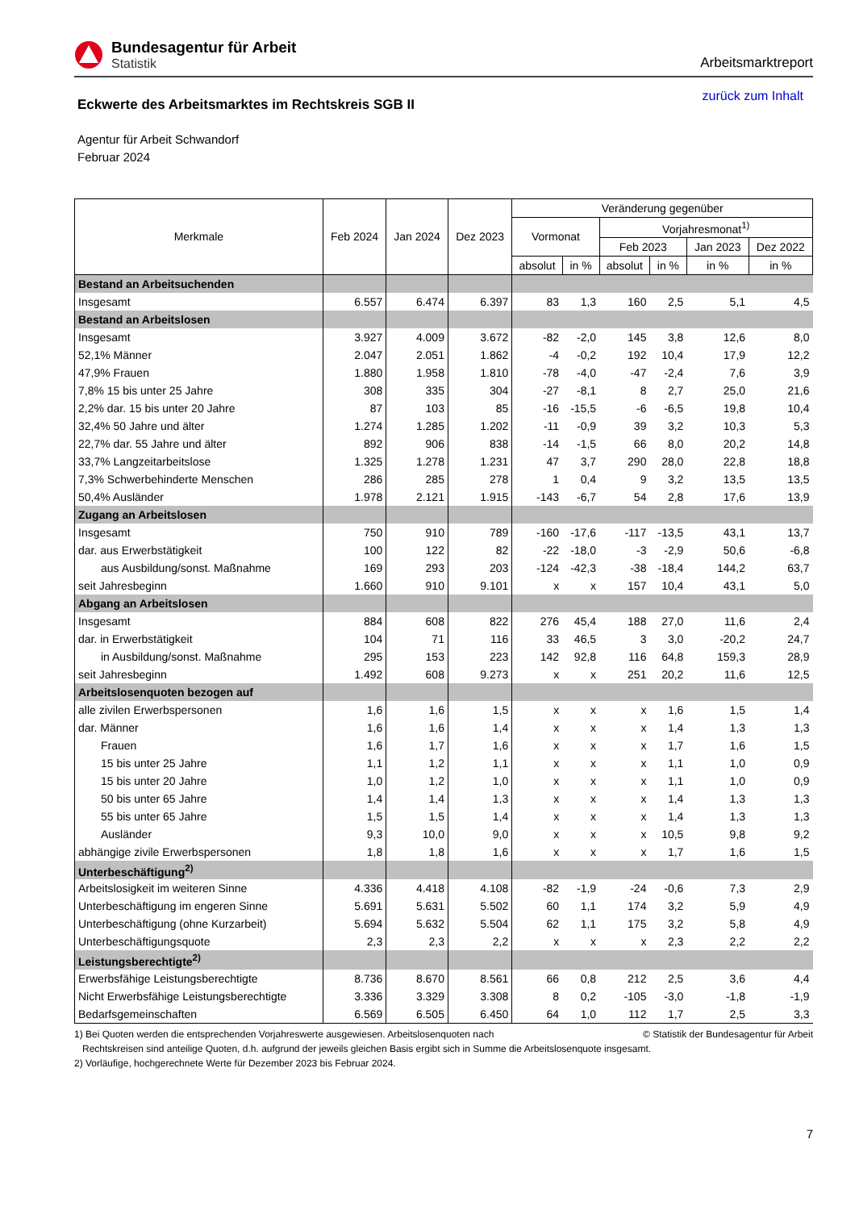Bundesagentur für Arbeit
Statistik
Arbeitsmarktreport
Eckwerte des Arbeitsmarktes im Rechtskreis SGB II
zurück zum Inhalt
Agentur für Arbeit Schwandorf
Februar 2024
| Merkmale | Feb 2024 | Jan 2024 | Dez 2023 | Veränderung gegenüber | | | | | |
| --- | --- | --- | --- | --- | --- | --- | --- | --- | --- |
| | | | | Vormonat | | Vorjahresmonat<sup>1)</sup> | | | |
| | | | | | | Feb 2023 | | Jan 2023 | Dez 2022 |
| | | | | absolut | in % | absolut | in % | in % | in % |
| Bestand an Arbeitsuchenden | | | | | | | | | |
| Insgesamt | 6.557 | 6.474 | 6.397 | 83 | 1,3 | 160 | 2,5 | 5,1 | 4,5 |
| Bestand an Arbeitslosen | | | | | | | | | |
| Insgesamt | 3.927 | 4.009 | 3.672 | -82 | -2,0 | 145 | 3,8 | 12,6 | 8,0 |
| 52,1% Männer | 2.047 | 2.051 | 1.862 | -4 | -0,2 | 192 | 10,4 | 17,9 | 12,2 |
| 47,9% Frauen | 1.880 | 1.958 | 1.810 | -78 | -4,0 | -47 | -2,4 | 7,6 | 3,9 |
| 7,8% 15 bis unter 25 Jahre | 308 | 335 | 304 | -27 | -8,1 | 8 | 2,7 | 25,0 | 21,6 |
| 2,2% dar. 15 bis unter 20 Jahre | 87 | 103 | 85 | -16 | -15,5 | -6 | -6,5 | 19,8 | 10,4 |
| 32,4% 50 Jahre und älter | 1.274 | 1.285 | 1.202 | -11 | -0,9 | 39 | 3,2 | 10,3 | 5,3 |
| 22,7% dar. 55 Jahre und älter | 892 | 906 | 838 | -14 | -1,5 | 66 | 8,0 | 20,2 | 14,8 |
| 33,7% Langzeitarbeitslose | 1.325 | 1.278 | 1.231 | 47 | 3,7 | 290 | 28,0 | 22,8 | 18,8 |
| 7,3% Schwerbehinderte Menschen | 286 | 285 | 278 | 1 | 0,4 | 9 | 3,2 | 13,5 | 13,5 |
| 50,4% Ausländer | 1.978 | 2.121 | 1.915 | -143 | -6,7 | 54 | 2,8 | 17,6 | 13,9 |
| Zugang an Arbeitslosen | | | | | | | | | |
| Insgesamt | 750 | 910 | 789 | -160 | -17,6 | -117 | -13,5 | 43,1 | 13,7 |
| dar. aus Erwerbstätigkeit | 100 | 122 | 82 | -22 | -18,0 | -3 | -2,9 | 50,6 | -6,8 |
| aus Ausbildung/sonst. Maßnahme | 169 | 293 | 203 | -124 | -42,3 | -38 | -18,4 | 144,2 | 63,7 |
| seit Jahresbeginn | 1.660 | 910 | 9.101 | x | x | 157 | 10,4 | 43,1 | 5,0 |
| Abgang an Arbeitslosen | | | | | | | | | |
| Insgesamt | 884 | 608 | 822 | 276 | 45,4 | 188 | 27,0 | 11,6 | 2,4 |
| dar. in Erwerbstätigkeit | 104 | 71 | 116 | 33 | 46,5 | 3 | 3,0 | -20,2 | 24,7 |
| in Ausbildung/sonst. Maßnahme | 295 | 153 | 223 | 142 | 92,8 | 116 | 64,8 | 159,3 | 28,9 |
| seit Jahresbeginn | 1.492 | 608 | 9.273 | x | x | 251 | 20,2 | 11,6 | 12,5 |
| Arbeitslosenquoten bezogen auf | | | | | | | | | |
| alle zivilen Erwerbspersonen | 1,6 | 1,6 | 1,5 | x | x | x | 1,6 | 1,5 | 1,4 |
| dar. Männer | 1,6 | 1,6 | 1,4 | x | x | x | 1,4 | 1,3 | 1,3 |
| Frauen | 1,6 | 1,7 | 1,6 | x | x | x | 1,7 | 1,6 | 1,5 |
| 15 bis unter 25 Jahre | 1,1 | 1,2 | 1,1 | x | x | x | 1,1 | 1,0 | 0,9 |
| 15 bis unter 20 Jahre | 1,0 | 1,2 | 1,0 | x | x | x | 1,1 | 1,0 | 0,9 |
| 50 bis unter 65 Jahre | 1,4 | 1,4 | 1,3 | x | x | x | 1,4 | 1,3 | 1,3 |
| 55 bis unter 65 Jahre | 1,5 | 1,5 | 1,4 | x | x | x | 1,4 | 1,3 | 1,3 |
| Ausländer | 9,3 | 10,0 | 9,0 | x | x | x | 10,5 | 9,8 | 9,2 |
| abhängige zivile Erwerbspersonen | 1,8 | 1,8 | 1,6 | x | x | x | 1,7 | 1,6 | 1,5 |
| Unterbeschäftigung<sup>2)</sup> | | | | | | | | | |
| Arbeitslosigkeit im weiteren Sinne | 4.336 | 4.418 | 4.108 | -82 | -1,9 | -24 | -0,6 | 7,3 | 2,9 |
| Unterbeschäftigung im engeren Sinne | 5.691 | 5.631 | 5.502 | 60 | 1,1 | 174 | 3,2 | 5,9 | 4,9 |
| Unterbeschäftigung (ohne Kurzarbeit) | 5.694 | 5.632 | 5.504 | 62 | 1,1 | 175 | 3,2 | 5,8 | 4,9 |
| Unterbeschäftigungsquote | 2,3 | 2,3 | 2,2 | x | x | x | 2,3 | 2,2 | 2,2 |
| Leistungsberechtigte<sup>2)</sup> | | | | | | | | | |
| Erwerbsfähige Leistungsberechtigte | 8.736 | 8.670 | 8.561 | 66 | 0,8 | 212 | 2,5 | 3,6 | 4,4 |
| Nicht Erwerbsfähige Leistungsberechtigte | 3.336 | 3.329 | 3.308 | 8 | 0,2 | -105 | -3,0 | -1,8 | -1,9 |
| Bedarfsgemeinschaften | 6.569 | 6.505 | 6.450 | 64 | 1,0 | 112 | 1,7 | 2,5 | 3,3 |
1) Bei Quoten werden die entsprechenden Vorjahreswerte ausgewiesen. Arbeitslosenquoten nach © Statistik der Bundesagentur für Arbeit
Rechtskreisen sind anteilige Quoten, d.h. aufgrund der jeweils gleichen Basis ergibt sich in Summe die Arbeitslosenquote insgesamt.
2) Vorläufige, hochgerechnete Werte für Dezember 2023 bis Februar 2024.
7